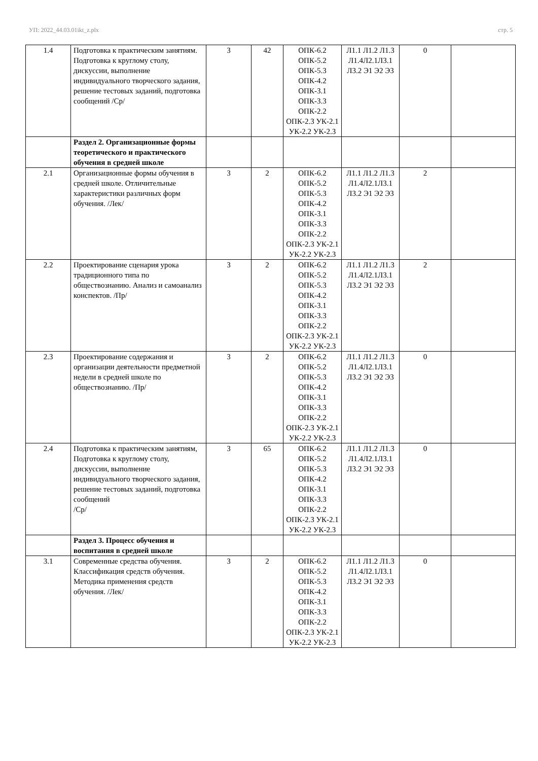УП: 2022_44.03.01ikt_z.plx стр. 5
| 1.4 | Подготовка к практическим занятиям. Подготовка к круглому столу, дискуссии, выполнение индивидуального творческого задания, решение тестовых заданий, подготовка сообщений /Ср/ | 3 | 42 | ОПК-6.2 ОПК-5.2 ОПК-5.3 ОПК-4.2 ОПК-3.1 ОПК-3.3 ОПК-2.2 ОПК-2.3 УК-2.1 УК-2.2 УК-2.3 | Л1.1 Л1.2 Л1.3 Л1.4Л2.1Л3.1 Л3.2 Э1 Э2 Э3 | 0 | |
| | Раздел 2. Организационные формы теоретического и практического обучения в средней школе | | | | | | |
| 2.1 | Организационные формы обучения в средней школе. Отличительные характеристики различных форм обучения. /Лек/ | 3 | 2 | ОПК-6.2 ОПК-5.2 ОПК-5.3 ОПК-4.2 ОПК-3.1 ОПК-3.3 ОПК-2.2 ОПК-2.3 УК-2.1 УК-2.2 УК-2.3 | Л1.1 Л1.2 Л1.3 Л1.4Л2.1Л3.1 Л3.2 Э1 Э2 Э3 | 2 | |
| 2.2 | Проектирование сценария урока традиционного типа по обществознанию. Анализ и самоанализ конспектов. /Пр/ | 3 | 2 | ОПК-6.2 ОПК-5.2 ОПК-5.3 ОПК-4.2 ОПК-3.1 ОПК-3.3 ОПК-2.2 ОПК-2.3 УК-2.1 УК-2.2 УК-2.3 | Л1.1 Л1.2 Л1.3 Л1.4Л2.1Л3.1 Л3.2 Э1 Э2 Э3 | 2 | |
| 2.3 | Проектирование содержания и организации деятельности предметной недели в средней школе по обществознанию. /Пр/ | 3 | 2 | ОПК-6.2 ОПК-5.2 ОПК-5.3 ОПК-4.2 ОПК-3.1 ОПК-3.3 ОПК-2.2 ОПК-2.3 УК-2.1 УК-2.2 УК-2.3 | Л1.1 Л1.2 Л1.3 Л1.4Л2.1Л3.1 Л3.2 Э1 Э2 Э3 | 0 | |
| 2.4 | Подготовка к практическим занятиям, Подготовка к круглому столу, дискуссии, выполнение индивидуального творческого задания, решение тестовых заданий, подготовка сообщений /Ср/ | 3 | 65 | ОПК-6.2 ОПК-5.2 ОПК-5.3 ОПК-4.2 ОПК-3.1 ОПК-3.3 ОПК-2.2 ОПК-2.3 УК-2.1 УК-2.2 УК-2.3 | Л1.1 Л1.2 Л1.3 Л1.4Л2.1Л3.1 Л3.2 Э1 Э2 Э3 | 0 | |
| | Раздел 3. Процесс обучения и воспитания в средней школе | | | | | | |
| 3.1 | Современные средства обучения. Классификация средств обучения. Методика применения средств обучения. /Лек/ | 3 | 2 | ОПК-6.2 ОПК-5.2 ОПК-5.3 ОПК-4.2 ОПК-3.1 ОПК-3.3 ОПК-2.2 ОПК-2.3 УК-2.1 УК-2.2 УК-2.3 | Л1.1 Л1.2 Л1.3 Л1.4Л2.1Л3.1 Л3.2 Э1 Э2 Э3 | 0 | |